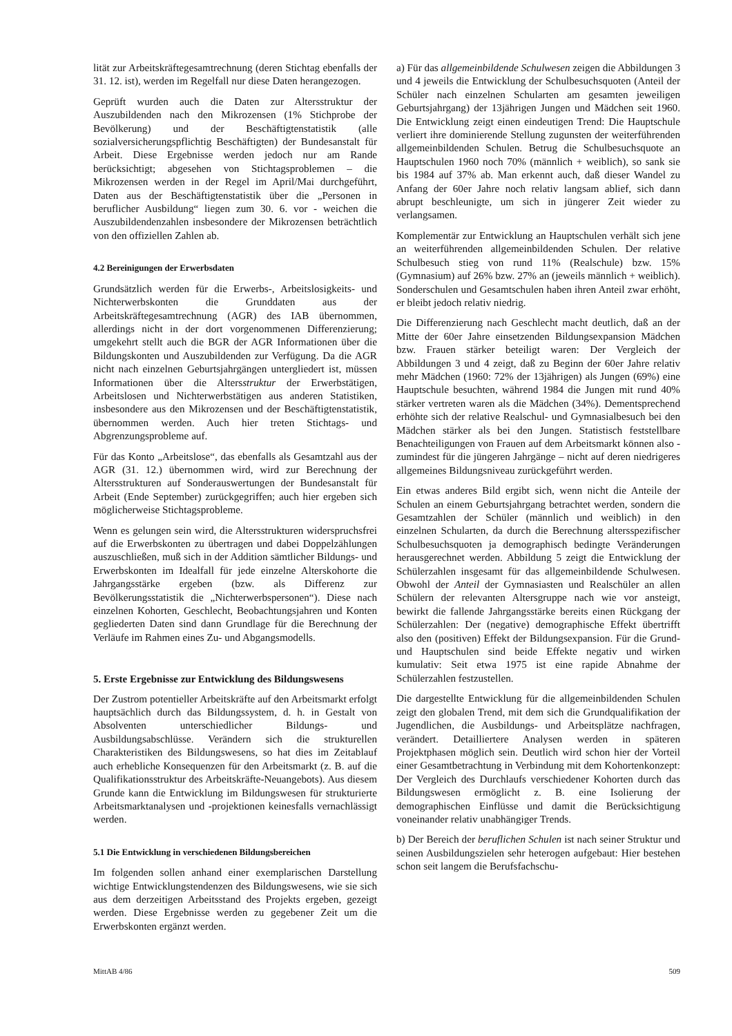lität zur Arbeitskräftegesamtrechnung (deren Stichtag ebenfalls der 31. 12. ist), werden im Regelfall nur diese Daten herangezogen.
Geprüft wurden auch die Daten zur Altersstruktur der Auszubildenden nach den Mikrozensen (1% Stichprobe der Bevölkerung) und der Beschäftigtenstatistik (alle sozialversicherungspflichtig Beschäftigten) der Bundesanstalt für Arbeit. Diese Ergebnisse werden jedoch nur am Rande berücksichtigt; abgesehen von Stichtagsproblemen – die Mikrozensen werden in der Regel im April/Mai durchgeführt, Daten aus der Beschäftigtenstatistik über die „Personen in beruflicher Ausbildung“ liegen zum 30. 6. vor - weichen die Auszubildendenzahlen insbesondere der Mikrozensen beträchtlich von den offiziellen Zahlen ab.
4.2 Bereinigungen der Erwerbsdaten
Grundsätzlich werden für die Erwerbs-, Arbeitslosigkeits- und Nichterwerbskonten die Grunddaten aus der Arbeitskräftegesamtrechnung (AGR) des IAB übernommen, allerdings nicht in der dort vorgenommenen Differenzierung; umgekehrt stellt auch die BGR der AGR Informationen über die Bildungskonten und Auszubildenden zur Verfügung. Da die AGR nicht nach einzelnen Geburtsjahrgängen untergliedert ist, müssen Informationen über die Altersstruktur der Erwerbstätigen, Arbeitslosen und Nichterwerbstätigen aus anderen Statistiken, insbesondere aus den Mikrozensen und der Beschäftigtenstatistik, übernommen werden. Auch hier treten Stichtags- und Abgrenzungsprobleme auf.
Für das Konto „Arbeitslose“, das ebenfalls als Gesamtzahl aus der AGR (31. 12.) übernommen wird, wird zur Berechnung der Altersstrukturen auf Sonderauswertungen der Bundesanstalt für Arbeit (Ende September) zurückgegriffen; auch hier ergeben sich möglicherweise Stichtagsprobleme.
Wenn es gelungen sein wird, die Altersstrukturen widerspruchsfrei auf die Erwerbskonten zu übertragen und dabei Doppelzählungen auszuschließen, muß sich in der Addition sämtlicher Bildungs- und Erwerbskonten im Idealfall für jede einzelne Alterskohorte die Jahrgangsstärke ergeben (bzw. als Differenz zur Bevölkerungsstatistik die „Nichterwerbspersonen“). Diese nach einzelnen Kohorten, Geschlecht, Beobachtungsjahren und Konten gegliederten Daten sind dann Grundlage für die Berechnung der Verläufe im Rahmen eines Zu- und Abgangsmodells.
5. Erste Ergebnisse zur Entwicklung des Bildungswesens
Der Zustrom potentieller Arbeitskräfte auf den Arbeitsmarkt erfolgt hauptsächlich durch das Bildungssystem, d. h. in Gestalt von Absolventen unterschiedlicher Bildungs- und Ausbildungsabschlüsse. Verändern sich die strukturellen Charakteristiken des Bildungswesens, so hat dies im Zeitablauf auch erhebliche Konsequenzen für den Arbeitsmarkt (z. B. auf die Qualifikationsstruktur des Arbeitskräfte-Neuangebots). Aus diesem Grunde kann die Entwicklung im Bildungswesen für strukturierte Arbeitsmarktanalysen und -projektionen keinesfalls vernachlässigt werden.
5.1 Die Entwicklung in verschiedenen Bildungsbereichen
Im folgenden sollen anhand einer exemplarischen Darstellung wichtige Entwicklungstendenzen des Bildungswesens, wie sie sich aus dem derzeitigen Arbeitsstand des Projekts ergeben, gezeigt werden. Diese Ergebnisse werden zu gegebener Zeit um die Erwerbskonten ergänzt werden.
a) Für das allgemeinbildende Schulwesen zeigen die Abbildungen 3 und 4 jeweils die Entwicklung der Schulbesuchsquoten (Anteil der Schüler nach einzelnen Schularten am gesamten jeweiligen Geburtsjahrgang) der 13jährigen Jungen und Mädchen seit 1960. Die Entwicklung zeigt einen eindeutigen Trend: Die Hauptschule verliert ihre dominierende Stellung zugunsten der weiterführenden allgemeinbildenden Schulen. Betrug die Schulbesuchsquote an Hauptschulen 1960 noch 70% (männlich + weiblich), so sank sie bis 1984 auf 37% ab. Man erkennt auch, daß dieser Wandel zu Anfang der 60er Jahre noch relativ langsam ablief, sich dann abrupt beschleunigte, um sich in jüngerer Zeit wieder zu verlangsamen.
Komplementär zur Entwicklung an Hauptschulen verhält sich jene an weiterführenden allgemeinbildenden Schulen. Der relative Schulbesuch stieg von rund 11% (Realschule) bzw. 15% (Gymnasium) auf 26% bzw. 27% an (jeweils männlich + weiblich). Sonderschulen und Gesamtschulen haben ihren Anteil zwar erhöht, er bleibt jedoch relativ niedrig.
Die Differenzierung nach Geschlecht macht deutlich, daß an der Mitte der 60er Jahre einsetzenden Bildungsexpansion Mädchen bzw. Frauen stärker beteiligt waren: Der Vergleich der Abbildungen 3 und 4 zeigt, daß zu Beginn der 60er Jahre relativ mehr Mädchen (1960: 72% der 13jährigen) als Jungen (69%) eine Hauptschule besuchten, während 1984 die Jungen mit rund 40% stärker vertreten waren als die Mädchen (34%). Dementsprechend erhöhte sich der relative Realschul- und Gymnasialbesuch bei den Mädchen stärker als bei den Jungen. Statistisch feststellbare Benachteiligungen von Frauen auf dem Arbeitsmarkt können also - zumindest für die jüngeren Jahrgänge – nicht auf deren niedrigeres allgemeines Bildungsniveau zurückgeführt werden.
Ein etwas anderes Bild ergibt sich, wenn nicht die Anteile der Schulen an einem Geburtsjahrgang betrachtet werden, sondern die Gesamtzahlen der Schüler (männlich und weiblich) in den einzelnen Schularten, da durch die Berechnung altersspezifischer Schulbesuchsquoten ja demographisch bedingte Veränderungen herausgerechnet werden. Abbildung 5 zeigt die Entwicklung der Schülerzahlen insgesamt für das allgemeinbildende Schulwesen. Obwohl der Anteil der Gymnasiasten und Realschüler an allen Schülern der relevanten Altersgruppe nach wie vor ansteigt, bewirkt die fallende Jahrgangsstärke bereits einen Rückgang der Schülerzahlen: Der (negative) demographische Effekt übertrifft also den (positiven) Effekt der Bildungsexpansion. Für die Grund- und Hauptschulen sind beide Effekte negativ und wirken kumulativ: Seit etwa 1975 ist eine rapide Abnahme der Schülerzahlen festzustellen.
Die dargestellte Entwicklung für die allgemeinbildenden Schulen zeigt den globalen Trend, mit dem sich die Grundqualifikation der Jugendlichen, die Ausbildungs- und Arbeitsplätze nachfragen, verändert. Detailliertere Analysen werden in späteren Projektphasen möglich sein. Deutlich wird schon hier der Vorteil einer Gesamtbetrachtung in Verbindung mit dem Kohortenkonzept: Der Vergleich des Durchlaufs verschiedener Kohorten durch das Bildungswesen ermöglicht z. B. eine Isolierung der demographischen Einflüsse und damit die Berücksichtigung voneinander relativ unabhängiger Trends.
b) Der Bereich der beruflichen Schulen ist nach seiner Struktur und seinen Ausbildungszielen sehr heterogen aufgebaut: Hier bestehen schon seit langem die Berufsfachschu-
MittAB 4/86 509